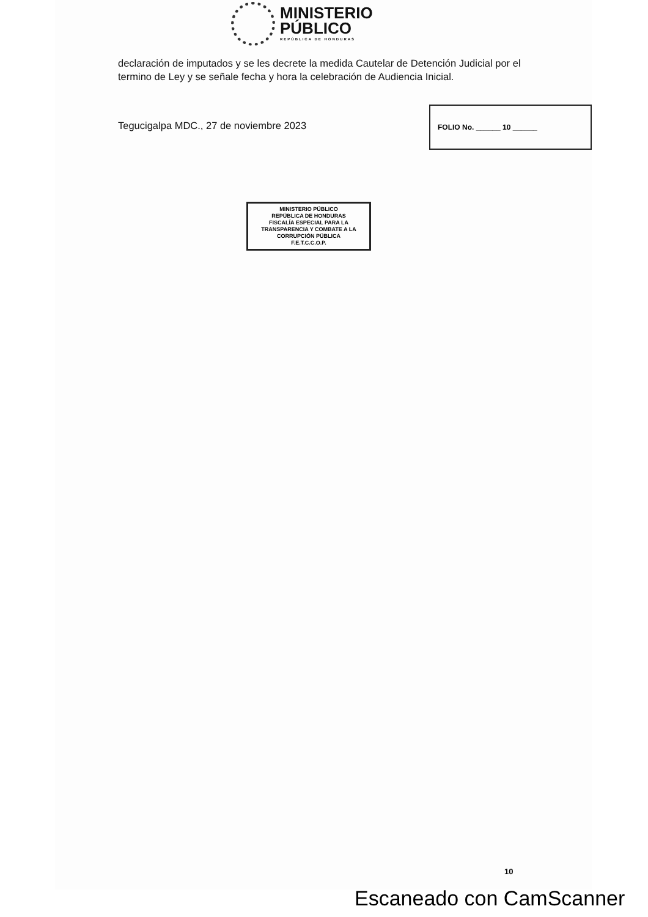MINISTERIO
PÚBLICO
REPÚBLICA DE HONDURAS
declaración de imputados y se les decrete la medida Cautelar de Detención Judicial por el termino de Ley y se señale fecha y hora la celebración de Audiencia Inicial.
Tegucigalpa MDC., 27 de noviembre 2023
FOLIO No. ______ 10 ______
MINISTERIO PÚBLICO
REPÚBLICA DE HONDURAS
FISCALÍA ESPECIAL PARA LA TRANSPARENCIA Y COMBATE A LA CORRUPCIÓN PÚBLICA
F.E.T.C.C.O.P.
10
Escaneado con CamScanner